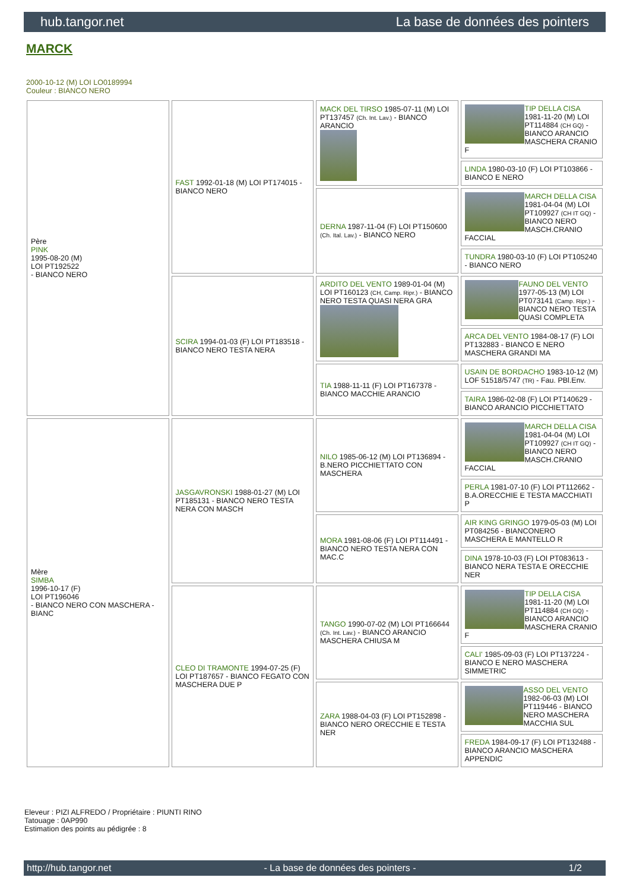hub.tangor.net La base de données des pointers
MARCK
2000-10-12 (M) LOI LO0189994
Couleur : BIANCO NERO
| Père PINK 1995-08-20 (M) LOI PT192522 - BIANCO NERO | FAST 1992-01-18 (M) LOI PT174015 - BIANCO NERO | MACK DEL TIRSO 1985-07-11 (M) LOI PT137457 (Ch. Int. Lav.) - BIANCO ARANCIO | TIP DELLA CISA 1981-11-20 (M) LOI PT114884 (CH GQ) - BIANCO ARANCIO MASCHERA CRANIO F |
| | | | LINDA 1980-03-10 (F) LOI PT103866 - BIANCO E NERO |
| | | DERNA 1987-11-04 (F) LOI PT150600 (Ch. Ital. Lav.) - BIANCO NERO | MARCH DELLA CISA 1981-04-04 (M) LOI PT109927 (CH IT GQ) - BIANCO NERO MASCH.CRANIO FACCIAL |
| | | | TUNDRA 1980-03-10 (F) LOI PT105240 - BIANCO NERO |
| | SCIRA 1994-01-03 (F) LOI PT183518 - BIANCO NERO TESTA NERA | ARDITO DEL VENTO 1989-01-04 (M) LOI PT160123 (CH, Camp. Ripr.) - BIANCO NERO TESTA QUASI NERA GRA | FAUNO DEL VENTO 1977-05-13 (M) LOI PT073141 (Camp. Ripr.) - BIANCO NERO TESTA QUASI COMPLETA |
| | | | ARCA DEL VENTO 1984-08-17 (F) LOI PT132883 - BIANCO E NERO MASCHERA GRANDI MA |
| | | TIA 1988-11-11 (F) LOI PT167378 - BIANCO MACCHIE ARANCIO | USAIN DE BORDACHO 1983-10-12 (M) LOF 51518/5747 (TR) - Fau. PBl.Env. |
| | | | TAIRA 1986-02-08 (F) LOI PT140629 - BIANCO ARANCIO PICCHIETTATO |
| Mère SIMBA 1996-10-17 (F) LOI PT196046 - BIANCO NERO CON MASCHERA - BIANC | JASGAVRONSKI 1988-01-27 (M) LOI PT185131 - BIANCO NERO TESTA NERA CON MASCH | NILO 1985-06-12 (M) LOI PT136894 - B.NERO PICCHIETTATO CON MASCHERA | MARCH DELLA CISA 1981-04-04 (M) LOI PT109927 (CH IT GQ) - BIANCO NERO MASCH.CRANIO FACCIAL |
| | | | PERLA 1981-07-10 (F) LOI PT112662 - B.A.ORECCHIE E TESTA MACCHIATI P |
| | | MORA 1981-08-06 (F) LOI PT114491 - BIANCO NERO TESTA NERA CON MAC.C | AIR KING GRINGO 1979-05-03 (M) LOI PT084256 - BIANCONERO MASCHERA E MANTELLO R |
| | | | DINA 1978-10-03 (F) LOI PT083613 - BIANCO NERA TESTA E ORECCHIE NER |
| | CLEO DI TRAMONTE 1994-07-25 (F) LOI PT187657 - BIANCO FEGATO CON MASCHERA DUE P | TANGO 1990-07-02 (M) LOI PT166644 (Ch. Int. Lav.) - BIANCO ARANCIO MASCHERA CHIUSA M | TIP DELLA CISA 1981-11-20 (M) LOI PT114884 (CH GQ) - BIANCO ARANCIO MASCHERA CRANIO F |
| | | | CALI' 1985-09-03 (F) LOI PT137224 - BIANCO E NERO MASCHERA SIMMETRIC |
| | | ZARA 1988-04-03 (F) LOI PT152898 - BIANCO NERO ORECCHIE E TESTA NER | ASSO DEL VENTO 1982-06-03 (M) LOI PT119446 - BIANCO NERO MASCHERA MACCHIA SUL |
| | | | FREDA 1984-09-17 (F) LOI PT132488 - BIANCO ARANCIO MASCHERA APPENDIC |
Eleveur : PIZI ALFREDO / Propriétaire : PIUNTI RINO
Tatouage : 0AP990
Estimation des points au pédigrée : 8
http://hub.tangor.net - La base de données des pointers - 1/2